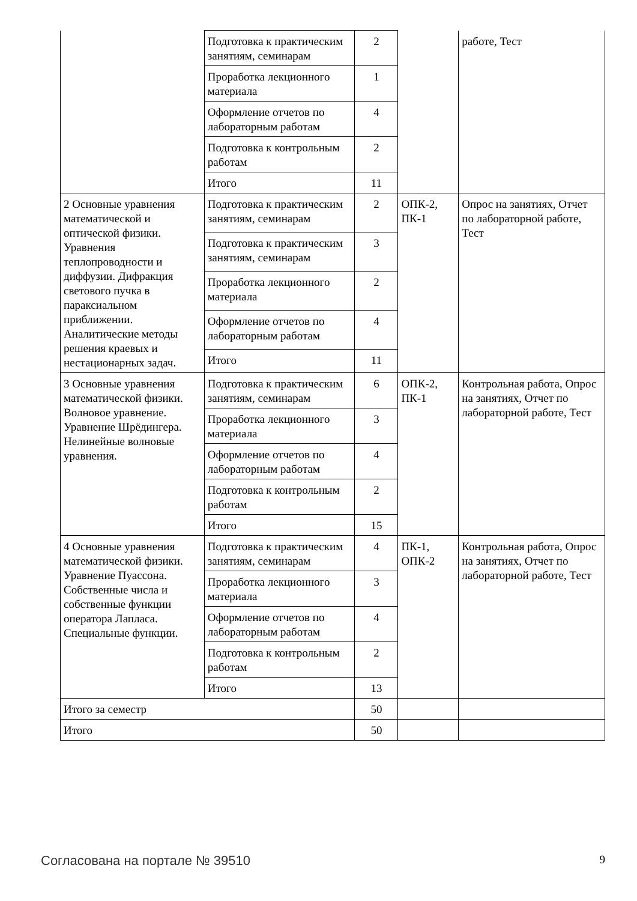| | Подготовка к практическим занятиям, семинарам | 2 | | работе, Тест |
| | Проработка лекционного материала | 1 | | |
| | Оформление отчетов по лабораторным работам | 4 | | |
| | Подготовка к контрольным работам | 2 | | |
| | Итого | 11 | | |
| 2 Основные уравнения математической и оптической физики. Уравнения теплопроводности и диффузии. Дифракция светового пучка в параксиальном приближении. Аналитические методы решения краевых и нестационарных задач. | Подготовка к практическим занятиям, семинарам | 2 | ОПК-2, ПК-1 | Опрос на занятиях, Отчет по лабораторной работе, Тест |
| | Подготовка к практическим занятиям, семинарам | 3 | | |
| | Проработка лекционного материала | 2 | | |
| | Оформление отчетов по лабораторным работам | 4 | | |
| | Итого | 11 | | |
| 3 Основные уравнения математической физики. Волновое уравнение. Уравнение Шрёдингера. Нелинейные волновые уравнения. | Подготовка к практическим занятиям, семинарам | 6 | ОПК-2, ПК-1 | Контрольная работа, Опрос на занятиях, Отчет по лабораторной работе, Тест |
| | Проработка лекционного материала | 3 | | |
| | Оформление отчетов по лабораторным работам | 4 | | |
| | Подготовка к контрольным работам | 2 | | |
| | Итого | 15 | | |
| 4 Основные уравнения математической физики. Уравнение Пуассона. Собственные числа и собственные функции оператора Лапласа. Специальные функции. | Подготовка к практическим занятиям, семинарам | 4 | ПК-1, ОПК-2 | Контрольная работа, Опрос на занятиях, Отчет по лабораторной работе, Тест |
| | Проработка лекционного материала | 3 | | |
| | Оформление отчетов по лабораторным работам | 4 | | |
| | Подготовка к контрольным работам | 2 | | |
| | Итого | 13 | | |
| Итого за семестр | | 50 | | |
| Итого | | 50 | | |
Согласована на портале № 39510 9